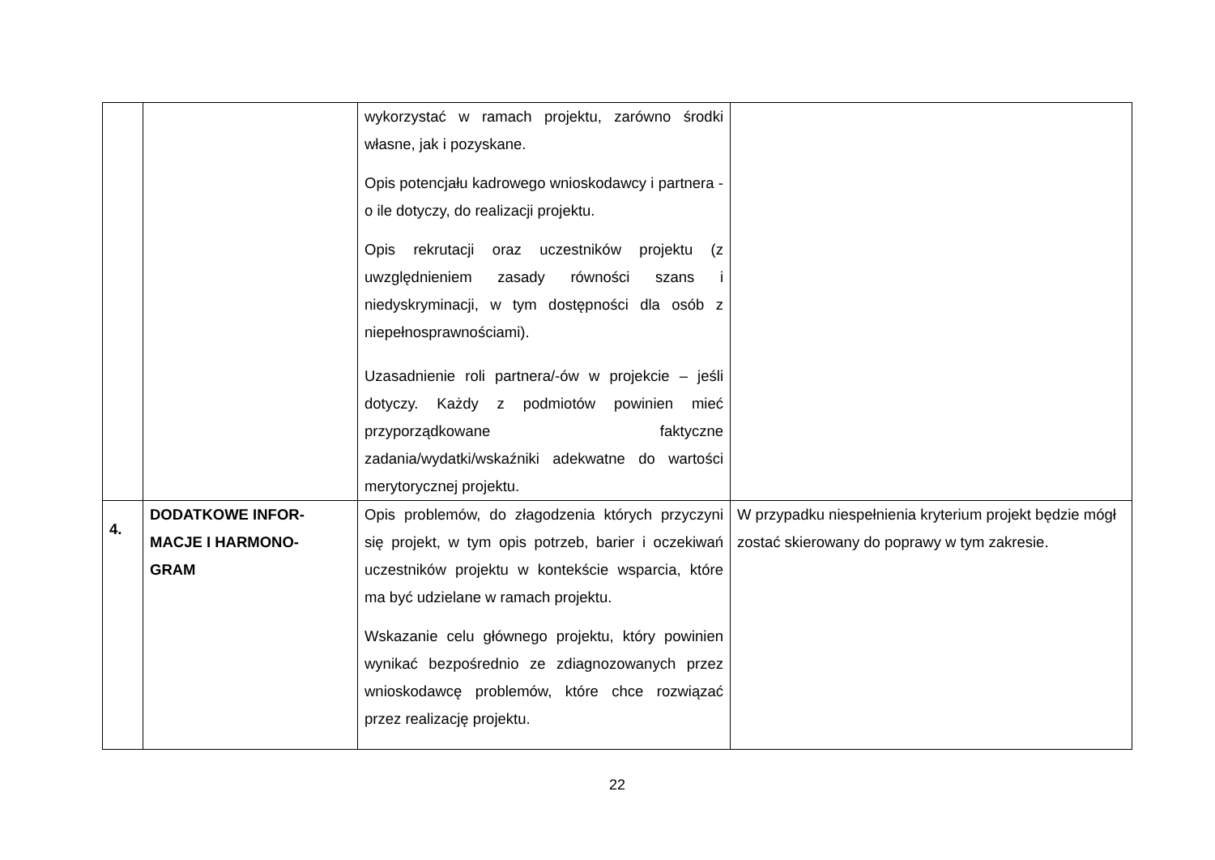| | | wykorzystać w ramach projektu, zarówno środki własne, jak i pozyskane. Opis potencjału kadrowego wnioskodawcy i partnera - o ile dotyczy, do realizacji projektu. Opis rekrutacji oraz uczestników projektu (z uwzględnieniem zasady równości szans i niedyskryminacji, w tym dostępności dla osób z niepełnosprawnościami). Uzasadnienie roli partnera/-ów w projekcie – jeśli dotyczy. Każdy z podmiotów powinien mieć przyporządkowane faktyczne zadania/wydatki/wskaźniki adekwatne do wartości merytorycznej projektu. | |
| 4. | DODATKOWE INFOR- MACJE I HARMONO- GRAM | Opis problemów, do złagodzenia których przyczyni się projekt, w tym opis potrzeb, barier i oczekiwań uczestników projektu w kontekście wsparcia, które ma być udzielane w ramach projektu. Wskazanie celu głównego projektu, który powinien wynikać bezpośrednio ze zdiagnozowanych przez wnioskodawcę problemów, które chce rozwiązać przez realizację projektu. | W przypadku niespełnienia kryterium projekt będzie mógł zostać skierowany do poprawy w tym zakresie. |
22